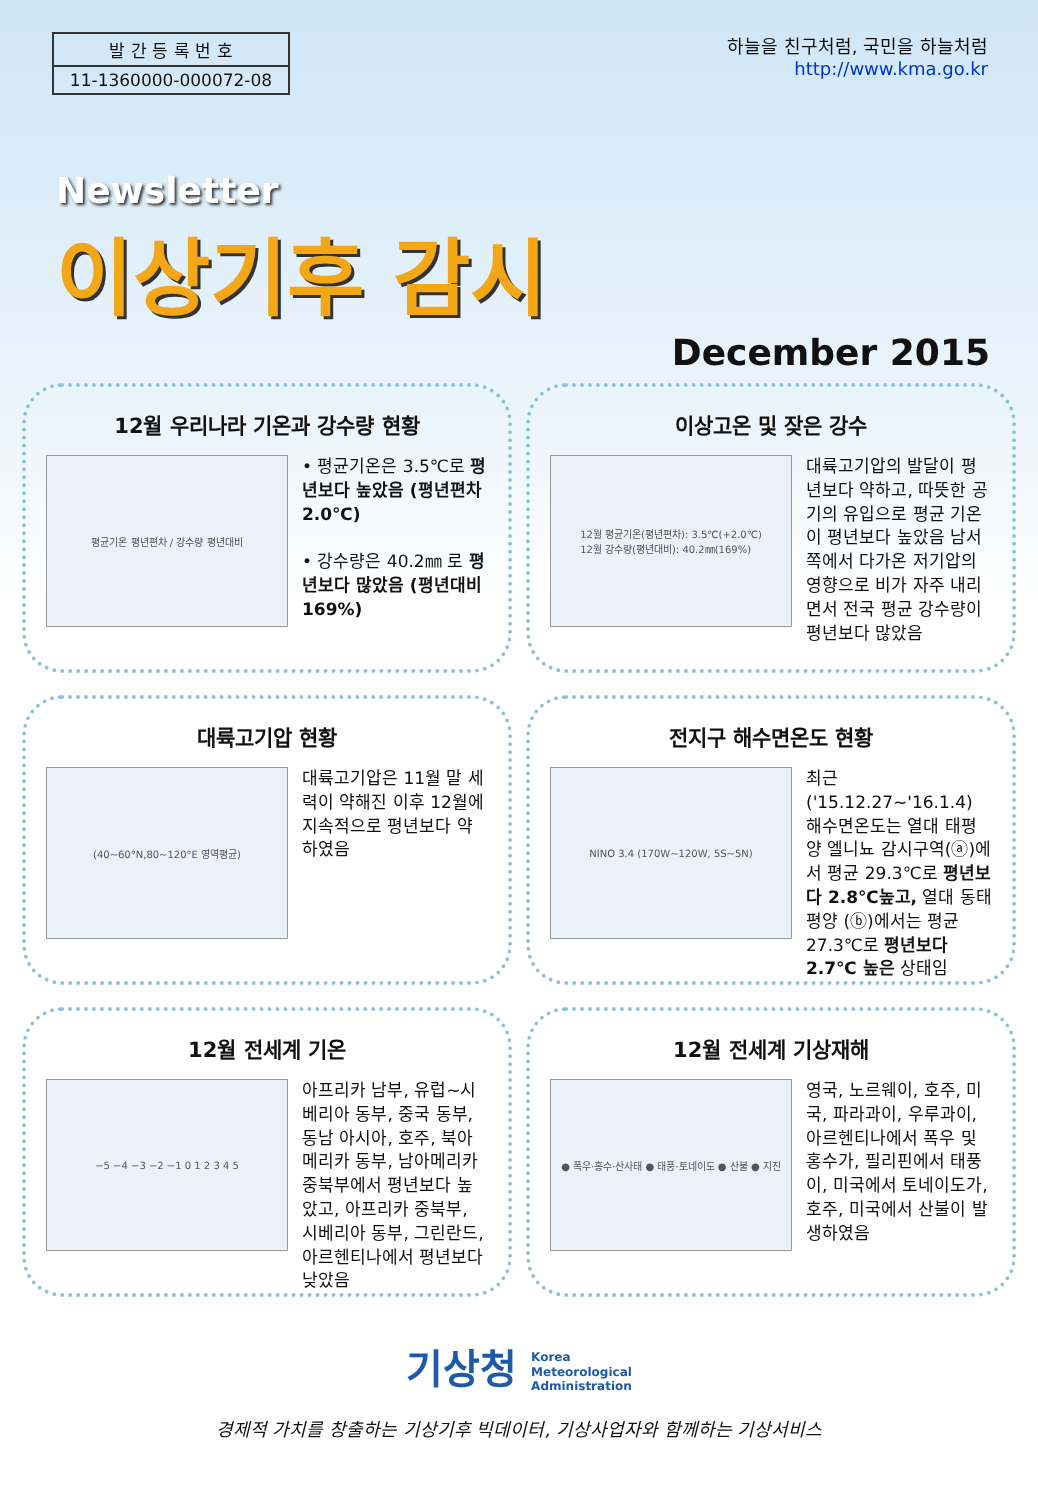발 간 등 록 번 호
11-1360000-000072-08
하늘을 친구처럼, 국민을 하늘처럼
http://www.kma.go.kr
Newsletter
이상기후 감시
December 2015
12월 우리나라 기온과 강수량 현황
평균기온 평년편차 / 강수량 평년대비
• 평균기온은 3.5℃로 평년보다 높았음 (평년편차 2.0℃)
• 강수량은 40.2㎜ 로 평년보다 많았음 (평년대비 169%)
이상고온 및 잦은 강수
12월 평균기온(평년편차): 3.5℃(+2.0℃)
12월 강수량(평년대비): 40.2㎜(169%)
대륙고기압의 발달이 평년보다 약하고, 따뜻한 공기의 유입으로 평균 기온이 평년보다 높았음 남서쪽에서 다가온 저기압의 영향으로 비가 자주 내리면서 전국 평균 강수량이 평년보다 많았음
대륙고기압 현황
(40~60°N,80~120°E 영역평균)
대륙고기압은 11월 말 세력이 약해진 이후 12월에 지속적으로 평년보다 약하였음
전지구 해수면온도 현황
NINO 3.4 (170W~120W, 5S~5N)
최근('15.12.27~'16.1.4) 해수면온도는 열대 태평양 엘니뇨 감시구역(ⓐ)에서 평균 29.3℃로 평년보다 2.8℃높고, 열대 동태평양 (ⓑ)에서는 평균 27.3℃로 평년보다 2.7℃ 높은 상태임
12월 전세계 기온
−5 −4 −3 −2 −1 0 1 2 3 4 5
아프리카 남부, 유럽~시베리아 동부, 중국 동부, 동남 아시아, 호주, 북아메리카 동부, 남아메리카 중북부에서 평년보다 높았고, 아프리카 중북부, 시베리아 동부, 그린란드, 아르헨티나에서 평년보다 낮았음
12월 전세계 기상재해
● 폭우·홍수·산사태 ● 태풍·토네이도 ● 산불 ● 지진
영국, 노르웨이, 호주, 미국, 파라과이, 우루과이, 아르헨티나에서 폭우 및 홍수가, 필리핀에서 태풍이, 미국에서 토네이도가, 호주, 미국에서 산불이 발생하였음
기상청 Korea
Meteorological
Administration
경제적 가치를 창출하는 기상기후 빅데이터, 기상사업자와 함께하는 기상서비스